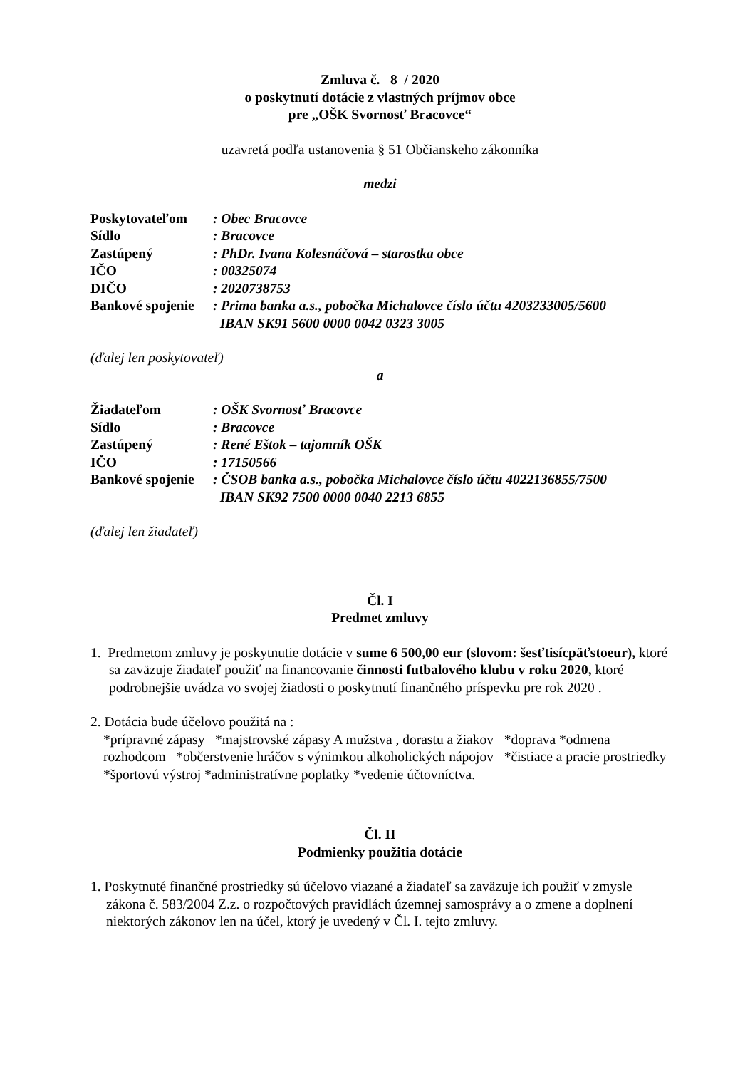Zmluva č. 8 / 2020
o poskytnutí dotácie z vlastných príjmov obce
pre „OŠK Svornosť Bracovce“
uzavretá podľa ustanovenia § 51 Občianskeho zákonníka
medzi
| Poskytovateľom | : Obec Bracovce |
| Sídlo | : Bracovce |
| Zastúpený | : PhDr. Ivana Kolesnáčová – starostka obce |
| IČO | : 00325074 |
| DIČO | : 2020738753 |
| Bankové spojenie | : Prima banka a.s., pobočka Michalovce číslo účtu 4203233005/5600 IBAN SK91 5600 0000 0042 0323 3005 |
(ďalej len poskytovateľ)
a
| Žiadateľom | : OŠK Svornosť Bracovce |
| Sídlo | : Bracovce |
| Zastúpený | : René Eštok – tajomník OŠK |
| IČO | : 17150566 |
| Bankové spojenie | : ČSOB banka a.s., pobočka Michalovce číslo účtu 4022136855/7500 IBAN SK92 7500 0000 0040 2213 6855 |
(ďalej len žiadateľ)
Čl. I
Predmet zmluvy
1. Predmetom zmluvy je poskytnutie dotácie v sume 6 500,00 eur (slovom: šesťtisícpäťstoeur), ktoré sa zaväzuje žiadateľ použiť na financovanie činnosti futbalového klubu v roku 2020, ktoré podrobnejšie uvádza vo svojej žiadosti o poskytnutí finančného príspevku pre rok 2020 .
2. Dotácia bude účelovo použitá na :
*prípravné zápasy *majstrovské zápasy A mužstva , dorastu a žiakov *doprava *odmena rozhodcom *občerstvenie hráčov s výnimkou alkoholických nápojov *čistiace a pracie prostriedky *športovú výstroj *administratívne poplatky *vedenie účtovníctva.
Čl. II
Podmienky použitia dotácie
1. Poskytnuté finančné prostriedky sú účelovo viazané a žiadateľ sa zaväzuje ich použiť v zmysle zákona č. 583/2004 Z.z. o rozpočtových pravidlách územnej samosprávy a o zmene a doplnení niektorých zákonov len na účel, ktorý je uvedený v Čl. I. tejto zmluvy.